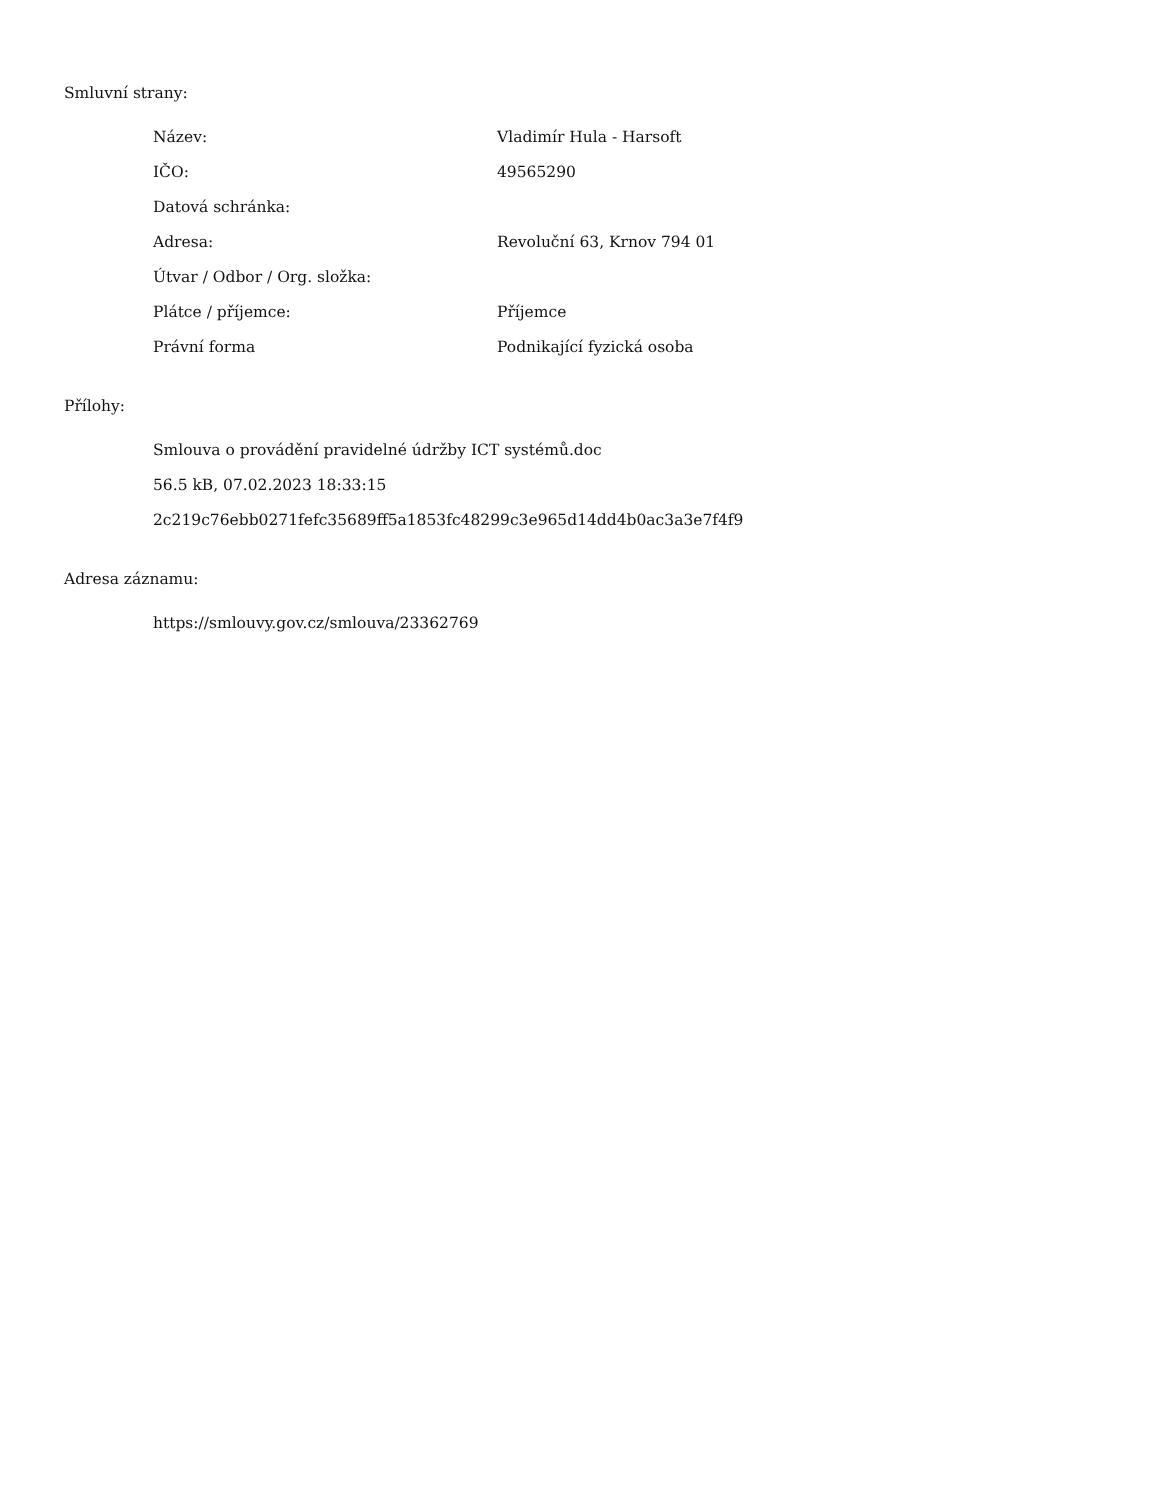Smluvní strany:
| Název: | Vladimír Hula - Harsoft |
| IČO: | 49565290 |
| Datová schránka: | |
| Adresa: | Revoluční 63, Krnov 794 01 |
| Útvar / Odbor / Org. složka: | |
| Plátce / příjemce: | Příjemce |
| Právní forma | Podnikající fyzická osoba |
Přílohy:
Smlouva o provádění pravidelné údržby ICT systémů.doc
56.5 kB, 07.02.2023 18:33:15
2c219c76ebb0271fefc35689ff5a1853fc48299c3e965d14dd4b0ac3a3e7f4f9
Adresa záznamu:
https://smlouvy.gov.cz/smlouva/23362769